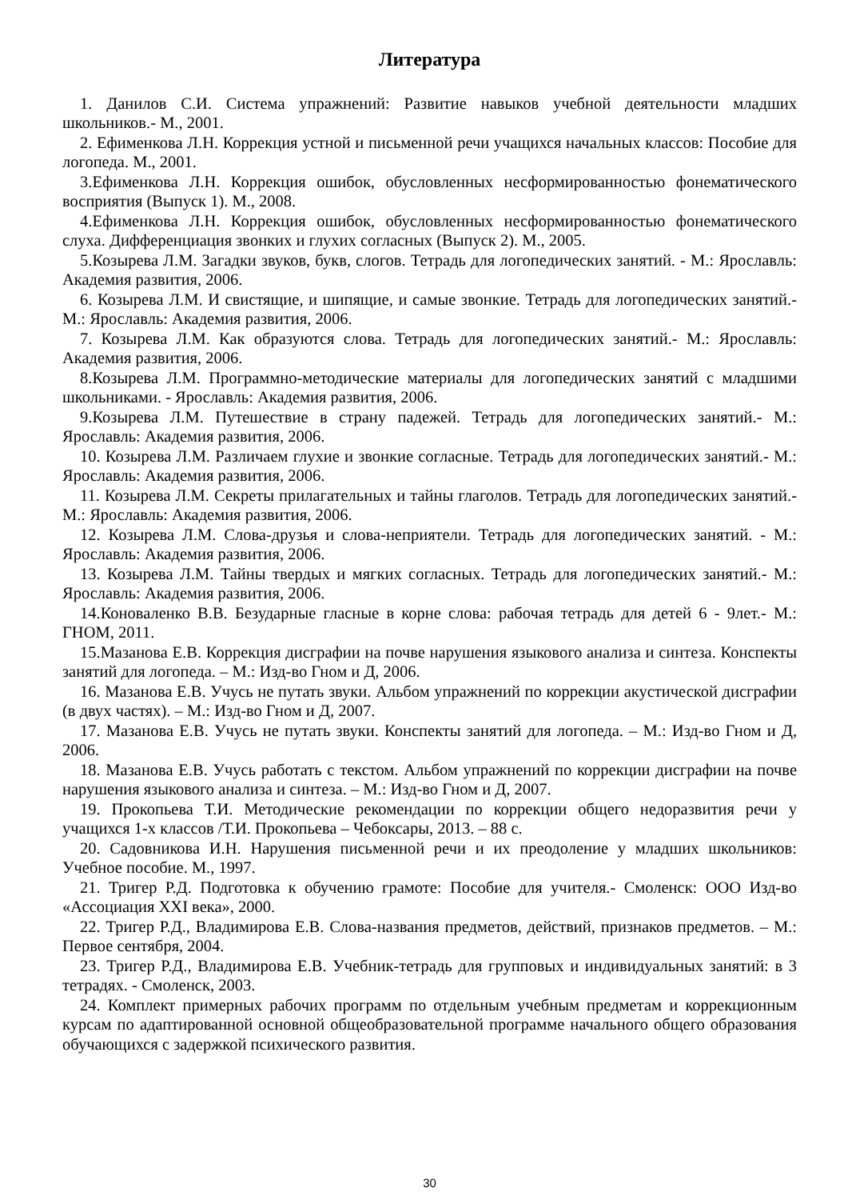Литература
1. Данилов С.И. Система упражнений: Развитие навыков учебной деятельности младших школьников.- М., 2001.
2. Ефименкова Л.Н. Коррекция устной и письменной речи учащихся начальных классов: Пособие для логопеда. М., 2001.
3.Ефименкова Л.Н. Коррекция ошибок, обусловленных несформированностью фонематического восприятия (Выпуск 1). М., 2008.
4.Ефименкова Л.Н. Коррекция ошибок, обусловленных несформированностью фонематического слуха. Дифференциация звонких и глухих согласных (Выпуск 2). М., 2005.
5.Козырева Л.М. Загадки звуков, букв, слогов. Тетрадь для логопедических занятий. - М.: Ярославль: Академия развития, 2006.
6. Козырева Л.М. И свистящие, и шипящие, и самые звонкие. Тетрадь для логопедических занятий.- М.: Ярославль: Академия развития, 2006.
7. Козырева Л.М. Как образуются слова. Тетрадь для логопедических занятий.- М.: Ярославль: Академия развития, 2006.
8.Козырева Л.М. Программно-методические материалы для логопедических занятий с младшими школьниками. - Ярославль: Академия развития, 2006.
9.Козырева Л.М. Путешествие в страну падежей. Тетрадь для логопедических занятий.- М.: Ярославль: Академия развития, 2006.
10. Козырева Л.М. Различаем глухие и звонкие согласные. Тетрадь для логопедических занятий.- М.: Ярославль: Академия развития, 2006.
11. Козырева Л.М. Секреты прилагательных и тайны глаголов. Тетрадь для логопедических занятий.- М.: Ярославль: Академия развития, 2006.
12. Козырева Л.М. Слова-друзья и слова-неприятели. Тетрадь для логопедических занятий. - М.: Ярославль: Академия развития, 2006.
13. Козырева Л.М. Тайны твердых и мягких согласных. Тетрадь для логопедических занятий.- М.: Ярославль: Академия развития, 2006.
14.Коноваленко В.В. Безударные гласные в корне слова: рабочая тетрадь для детей 6 - 9лет.- М.: ГНОМ, 2011.
15.Мазанова Е.В. Коррекция дисграфии на почве нарушения языкового анализа и синтеза. Конспекты занятий для логопеда. – М.: Изд-во Гном и Д, 2006.
16. Мазанова Е.В. Учусь не путать звуки. Альбом упражнений по коррекции акустической дисграфии (в двух частях). – М.: Изд-во Гном и Д, 2007.
17. Мазанова Е.В. Учусь не путать звуки. Конспекты занятий для логопеда. – М.: Изд-во Гном и Д, 2006.
18. Мазанова Е.В. Учусь работать с текстом. Альбом упражнений по коррекции дисграфии на почве нарушения языкового анализа и синтеза. – М.: Изд-во Гном и Д, 2007.
19. Прокопьева Т.И. Методические рекомендации по коррекции общего недоразвития речи у учащихся 1-х классов /Т.И. Прокопьева – Чебоксары, 2013. – 88 с.
20. Садовникова И.Н. Нарушения письменной речи и их преодоление у младших школьников: Учебное пособие. М., 1997.
21. Тригер Р.Д. Подготовка к обучению грамоте: Пособие для учителя.- Смоленск: ООО Изд-во «Ассоциация XXI века», 2000.
22. Тригер Р.Д., Владимирова Е.В. Слова-названия предметов, действий, признаков предметов. – М.: Первое сентября, 2004.
23. Тригер Р.Д., Владимирова Е.В. Учебник-тетрадь для групповых и индивидуальных занятий: в 3 тетрадях. - Смоленск, 2003.
24. Комплект примерных рабочих программ по отдельным учебным предметам и коррекционным курсам по адаптированной основной общеобразовательной программе начального общего образования обучающихся с задержкой психического развития.
30